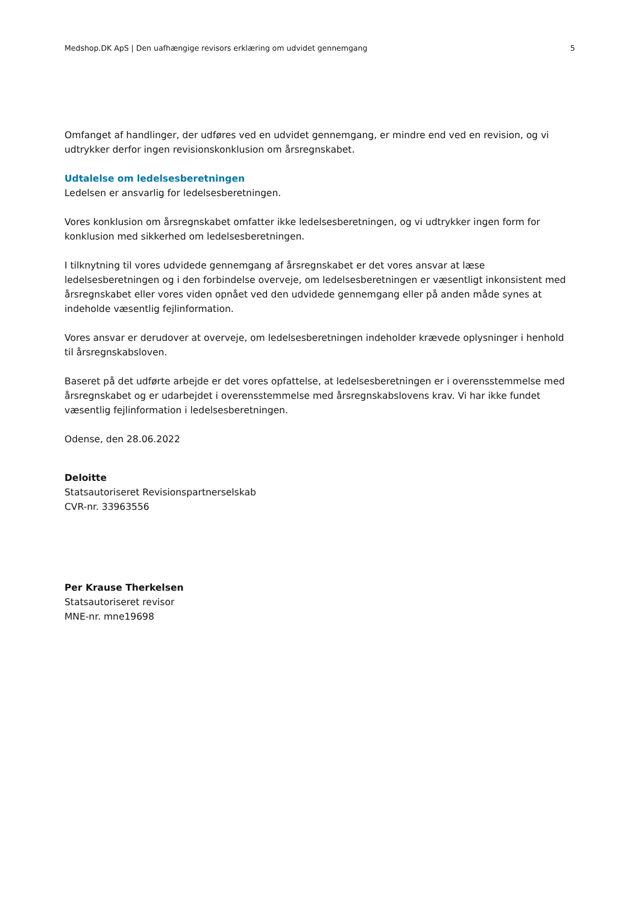Medshop.DK ApS | Den uafhængige revisors erklæring om udvidet gennemgang 5
Omfanget af handlinger, der udføres ved en udvidet gennemgang, er mindre end ved en revision, og vi udtrykker derfor ingen revisionskonklusion om årsregnskabet.
Udtalelse om ledelsesberetningen
Ledelsen er ansvarlig for ledelsesberetningen.
Vores konklusion om årsregnskabet omfatter ikke ledelsesberetningen, og vi udtrykker ingen form for konklusion med sikkerhed om ledelsesberetningen.
I tilknytning til vores udvidede gennemgang af årsregnskabet er det vores ansvar at læse ledelsesberetningen og i den forbindelse overveje, om ledelsesberetningen er væsentligt inkonsistent med årsregnskabet eller vores viden opnået ved den udvidede gennemgang eller på anden måde synes at indeholde væsentlig fejlinformation.
Vores ansvar er derudover at overveje, om ledelsesberetningen indeholder krævede oplysninger i henhold til årsregnskabsloven.
Baseret på det udførte arbejde er det vores opfattelse, at ledelsesberetningen er i overensstemmelse med årsregnskabet og er udarbejdet i overensstemmelse med årsregnskabslovens krav. Vi har ikke fundet væsentlig fejlinformation i ledelsesberetningen.
Odense, den 28.06.2022
Deloitte
Statsautoriseret Revisionspartnerselskab
CVR-nr. 33963556
Per Krause Therkelsen
Statsautoriseret revisor
MNE-nr. mne19698